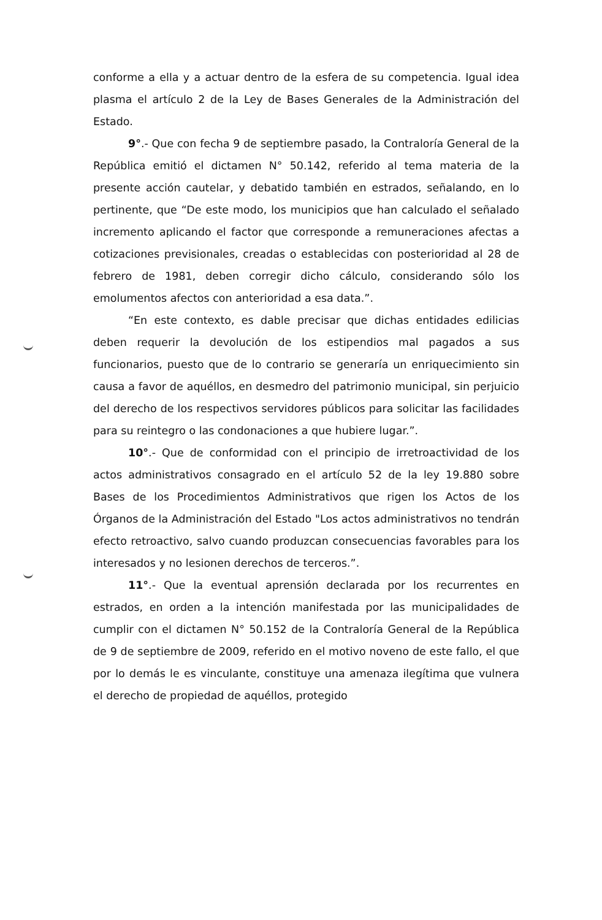conforme a ella y a actuar dentro de la esfera de su competencia. Igual idea plasma el artículo 2 de la Ley de Bases Generales de la Administración del Estado.
9°.- Que con fecha 9 de septiembre pasado, la Contraloría General de la República emitió el dictamen N° 50.142, referido al tema materia de la presente acción cautelar, y debatido también en estrados, señalando, en lo pertinente, que “De este modo, los municipios que han calculado el señalado incremento aplicando el factor que corresponde a remuneraciones afectas a cotizaciones previsionales, creadas o establecidas con posterioridad al 28 de febrero de 1981, deben corregir dicho cálculo, considerando sólo los emolumentos afectos con anterioridad a esa data.”.
“En este contexto, es dable precisar que dichas entidades edilicias deben requerir la devolución de los estipendios mal pagados a sus funcionarios, puesto que de lo contrario se generaría un enriquecimiento sin causa a favor de aquéllos, en desmedro del patrimonio municipal, sin perjuicio del derecho de los respectivos servidores públicos para solicitar las facilidades para su reintegro o las condonaciones a que hubiere lugar.”.
10°.- Que de conformidad con el principio de irretroactividad de los actos administrativos consagrado en el artículo 52 de la ley 19.880 sobre Bases de los Procedimientos Administrativos que rigen los Actos de los Órganos de la Administración del Estado "Los actos administrativos no tendrán efecto retroactivo, salvo cuando produzcan consecuencias favorables para los interesados y no lesionen derechos de terceros.”.
11°.- Que la eventual aprensión declarada por los recurrentes en estrados, en orden a la intención manifestada por las municipalidades de cumplir con el dictamen N° 50.152 de la Contraloría General de la República de 9 de septiembre de 2009, referido en el motivo noveno de este fallo, el que por lo demás le es vinculante, constituye una amenaza ilegítima que vulnera el derecho de propiedad de aquéllos, protegido